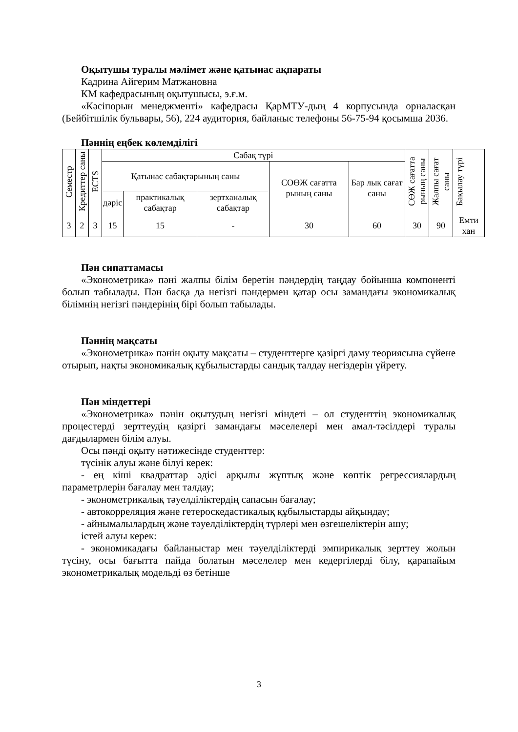Оқытушы туралы мәлімет және қатынас ақпараты
Кадрина Айгерим Матжановна
КМ кафедрасының оқытушысы, э.ғ.м.
«Кәсіпорын менеджменті» кафедрасы ҚарМТУ-дың 4 корпусында орналасқан (Бейбітшілік бульвары, 56), 224 аудитория, байланыс телефоны 56-75-94 қосымша 2036.
Пәннің еңбек көлемділігі
| Семестр | Кредиттер саны | ECTS | Сабақ түрі | | | | | СӨЖ сағатта рының саны | Жалпы сағат саны | Бақылау түрі |
| | | | Қатынас сабақтарының саны | | | СОӨЖ сағатта рының саны | Бар лық сағат саны | | | |
| | | | дәріс | практикалық сабақтар | зертханалық сабақтар | | | | | |
| 3 | 2 | 3 | 15 | 15 | - | 30 | 60 | 30 | 90 | Емти хан |
Пән сипаттамасы
«Эконометрика» пәні жалпы білім беретін пәндердің таңдау бойынша компоненті болып табылады. Пән басқа да негізгі пәндермен қатар осы замандағы экономикалық білімнің негізгі пәндерінің бірі болып табылады.
Пәннің мақсаты
«Эконометрика» пәнін оқыту мақсаты – студенттерге қазіргі даму теориясына сүйене отырып, нақты экономикалық құбылыстарды сандық талдау негіздерін үйрету.
Пән міндеттері
«Эконометрика» пәнін оқытудың негізгі міндеті – ол студенттің экономикалық процестерді зерттеудің қазіргі замандағы мәселелері мен амал-тәсілдері туралы дағдылармен білім алуы.
Осы пәнді оқыту нәтижесінде студенттер:
түсінік алуы және білуі керек:
- ең кіші квадраттар әдісі арқылы жұптық және көптік регрессиялардың параметрлерін бағалау мен талдау;
- эконометрикалық тәуелділіктердің сапасын бағалау;
- автокорреляция және гетероскедастикалық құбылыстарды айқындау;
- айнымалылардың және тәуелділіктердің түрлері мен өзгешеліктерін ашу;
істей алуы керек:
- экономикадағы байланыстар мен тәуелділіктерді эмпирикалық зерттеу жолын түсіну, осы бағытта пайда болатын мәселелер мен кедергілерді білу, қарапайым эконометрикалық модельді өз бетінше
3